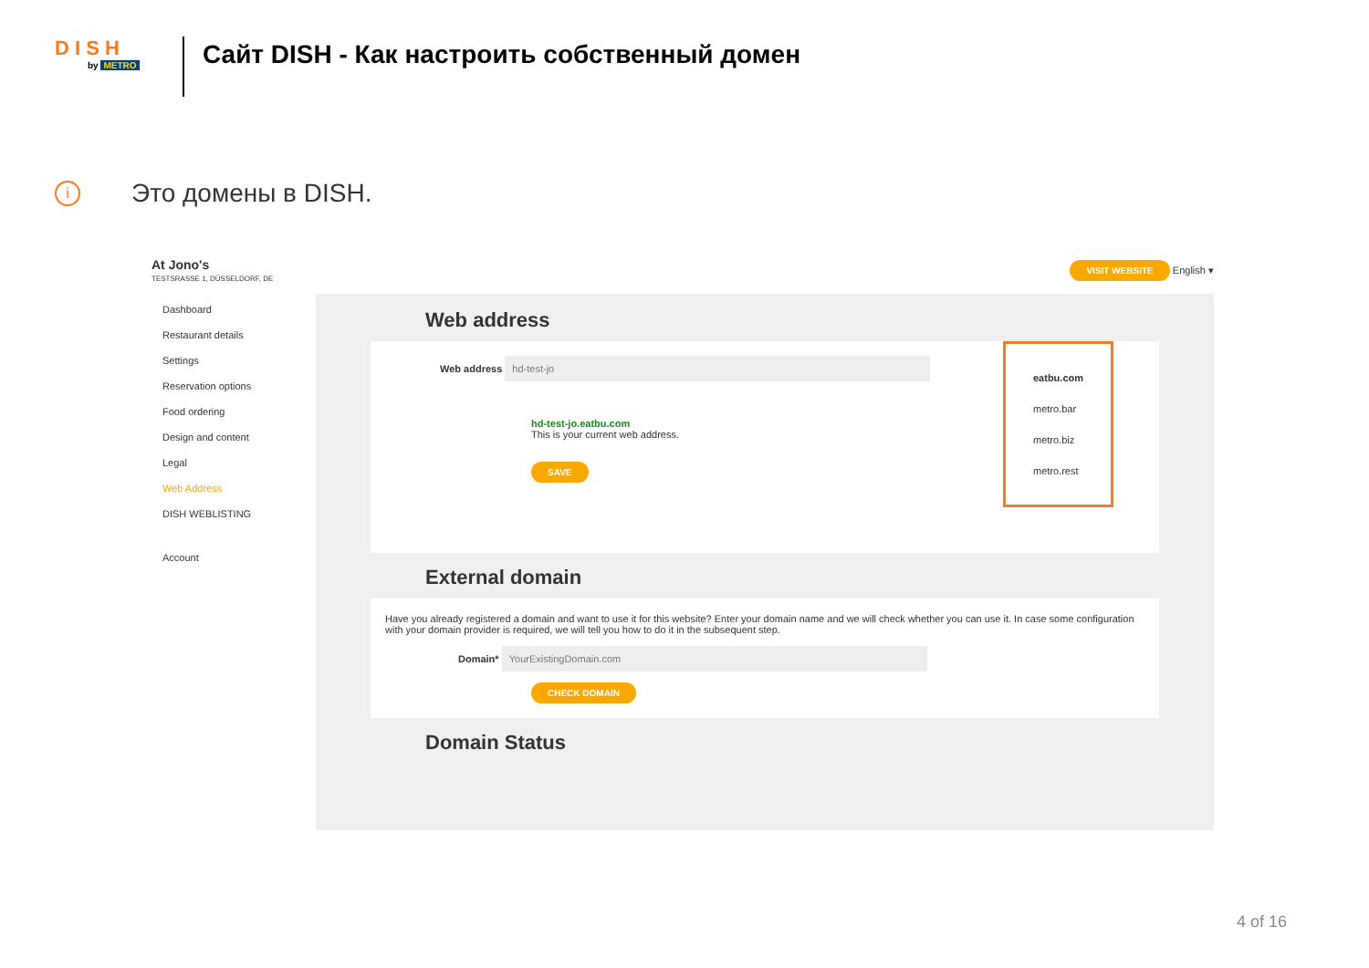D I S H
by METRO
Сайт DISH - Как настроить собственный домен
i
Это домены в DISH.
At Jono's
TESTSRASSE 1, DÜSSELDORF, DE
VISIT WEBSITE English ▾
Dashboard
Restaurant details
Settings
Reservation options
Food ordering
Design and content
Legal
Web Address
DISH WEBLISTING
Account
Web address
Web address hd-test-jo
hd-test-jo.eatbu.com
This is your current web address.
SAVE
eatbu.com
metro.bar
metro.biz
metro.rest
External domain
Have you already registered a domain and want to use it for this website? Enter your domain name and we will check whether you can use it. In case some configuration with your domain provider is required, we will tell you how to do it in the subsequent step.
Domain* YourExistingDomain.com
CHECK DOMAIN
Domain Status
4 of 16